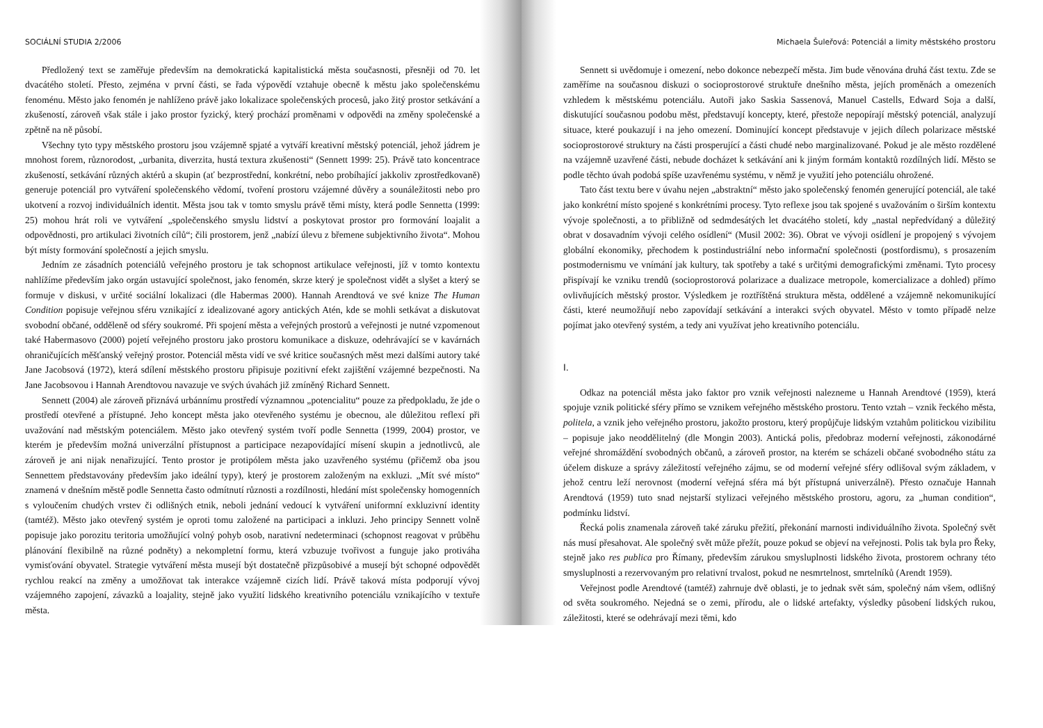SOCIÁLNÍ STUDIA 2/2006
Předložený text se zaměřuje především na demokratická kapitalistická města současnosti, přesněji od 70. let dvacátého století. Přesto, zejména v první části, se řada výpovědí vztahuje obecně k městu jako společenskému fenoménu. Město jako fenomén je nahlíženo právě jako lokalizace společenských procesů, jako žitý prostor setkávání a zkušeností, zároveň však stále i jako prostor fyzický, který prochází proměnami v odpovědi na změny společenské a zpětně na ně působí.
Všechny tyto typy městského prostoru jsou vzájemně spjaté a vytváří kreativní městský potenciál, jehož jádrem je mnohost forem, různorodost, „urbanita, diverzita, hustá textura zkušenosti“ (Sennett 1999: 25). Právě tato koncentrace zkušeností, setkávání různých aktérů a skupin (ať bezprostřední, konkrétní, nebo probíhající jakkoliv zprostředkovaně) generuje potenciál pro vytváření společenského vědomí, tvoření prostoru vzájemné důvěry a sounáležitosti nebo pro ukotvení a rozvoj individuálních identit. Města jsou tak v tomto smyslu právě těmi místy, která podle Sennetta (1999: 25) mohou hrát roli ve vytváření „společenského smyslu lidství a poskytovat prostor pro formování loajalit a odpovědnosti, pro artikulaci životních cílů“; čili prostorem, jenž „nabízí úlevu z břemene subjektivního života“. Mohou být místy formování společností a jejich smyslu.
Jedním ze zásadních potenciálů veřejného prostoru je tak schopnost artikulace veřejnosti, jíž v tomto kontextu nahlížíme především jako orgán ustavující společnost, jako fenomén, skrze který je společnost vidět a slyšet a který se formuje v diskusi, v určité sociální lokalizaci (dle Habermas 2000). Hannah Arendtová ve své knize The Human Condition popisuje veřejnou sféru vznikající z idealizované agory antických Atén, kde se mohli setkávat a diskutovat svobodní občané, odděleně od sféry soukromé. Při spojení města a veřejných prostorů a veřejnosti je nutné vzpomenout také Habermasovo (2000) pojetí veřejného prostoru jako prostoru komunikace a diskuze, odehrávající se v kavárnách ohraničujících měšťanský veřejný prostor. Potenciál města vidí ve své kritice současných měst mezi dalšími autory také Jane Jacobsová (1972), která sdílení městského prostoru připisuje pozitivní efekt zajištění vzájemné bezpečnosti. Na Jane Jacobsovou i Hannah Arendtovou navazuje ve svých úvahách již zmíněný Richard Sennett.
Sennett (2004) ale zároveň přiznává urbánnímu prostředí významnou „potencialitu“ pouze za předpokladu, že jde o prostředí otevřené a přístupné. Jeho koncept města jako otevřeného systému je obecnou, ale důležitou reflexí při uvažování nad městským potenciálem. Město jako otevřený systém tvoří podle Sennetta (1999, 2004) prostor, ve kterém je především možná univerzální přístupnost a participace nezapovídající mísení skupin a jednotlivců, ale zároveň je ani nijak nenařizující. Tento prostor je protipólem města jako uzavřeného systému (přičemž oba jsou Sennettem představovány především jako ideální typy), který je prostorem založeným na exkluzi. „Mít své místo“ znamená v dnešním městě podle Sennetta často odmítnutí různosti a rozdílnosti, hledání míst společensky homogenních s vyloučením chudých vrstev či odlišných etnik, neboli jednání vedoucí k vytváření uniformní exkluzivní identity (tamtéž). Město jako otevřený systém je oproti tomu založené na participaci a inkluzi. Jeho principy Sennett volně popisuje jako porozitu teritoria umožňující volný pohyb osob, narativní nedeterminaci (schopnost reagovat v průběhu plánování flexibilně na různé podněty) a nekompletní formu, která vzbuzuje tvořivost a funguje jako protiváha vymisťování obyvatel. Strategie vytváření města musejí být dostatečně přizpůsobivé a musejí být schopné odpovědět rychlou reakcí na změny a umožňovat tak interakce vzájemně cizích lidí. Právě taková místa podporují vývoj vzájemného zapojení, závazků a loajality, stejně jako využití lidského kreativního potenciálu vznikajícího v textuře města.
Michaela Šuleřová: Potenciál a limity městského prostoru
Sennett si uvědomuje i omezení, nebo dokonce nebezpečí města. Jim bude věnována druhá část textu. Zde se zaměříme na současnou diskuzi o socioprostorové struktuře dnešního města, jejích proměnách a omezeních vzhledem k městskému potenciálu. Autoři jako Saskia Sassenová, Manuel Castells, Edward Soja a další, diskutující současnou podobu měst, představují koncepty, které, přestože nepopírají městský potenciál, analyzují situace, které poukazují i na jeho omezení. Dominující koncept představuje v jejich dílech polarizace městské socioprostorové struktury na části prosperující a části chudé nebo marginalizované. Pokud je ale město rozdělené na vzájemně uzavřené části, nebude docházet k setkávání ani k jiným formám kontaktů rozdílných lidí. Město se podle těchto úvah podobá spíše uzavřenému systému, v němž je využití jeho potenciálu ohrožené.
Tato část textu bere v úvahu nejen „abstraktní“ město jako společenský fenomén generující potenciál, ale také jako konkrétní místo spojené s konkrétními procesy. Tyto reflexe jsou tak spojené s uvažováním o širším kontextu vývoje společnosti, a to přibližně od sedmdesátých let dvacátého století, kdy „nastal nepředvídaný a důležitý obrat v dosavadním vývoji celého osídlení“ (Musil 2002: 36). Obrat ve vývoji osídlení je propojený s vývojem globální ekonomiky, přechodem k postindustriální nebo informační společnosti (postfordismu), s prosazením postmodernismu ve vnímání jak kultury, tak spotřeby a také s určitými demografickými změnami. Tyto procesy přispívají ke vzniku trendů (socioprostorová polarizace a dualizace metropole, komercializace a dohled) přímo ovlivňujících městský prostor. Výsledkem je roztříštěná struktura města, oddělené a vzájemně nekomunikující části, které neumožňují nebo zapovídají setkávání a interakci svých obyvatel. Město v tomto případě nelze pojímat jako otevřený systém, a tedy ani využívat jeho kreativního potenciálu.
I.
Odkaz na potenciál města jako faktor pro vznik veřejnosti nalezneme u Hannah Arendtové (1959), která spojuje vznik politické sféry přímo se vznikem veřejného městského prostoru. Tento vztah – vznik řeckého města, politela, a vznik jeho veřejného prostoru, jakožto prostoru, který propůjčuje lidským vztahům politickou vizibilitu – popisuje jako neoddělitelný (dle Mongin 2003). Antická polis, předobraz moderní veřejnosti, zákonodárné veřejné shromáždění svobodných občanů, a zároveň prostor, na kterém se scházeli občané svobodného státu za účelem diskuze a správy záležitostí veřejného zájmu, se od moderní veřejné sféry odlišoval svým základem, v jehož centru leží nerovnost (moderní veřejná sféra má být přístupná univerzálně). Přesto označuje Hannah Arendtová (1959) tuto snad nejstarší stylizaci veřejného městského prostoru, agoru, za „human condition“, podmínku lidství.
Řecká polis znamenala zároveň také záruku přežití, překonání marnosti individuálního života. Společný svět nás musí přesahovat. Ale společný svět může přežít, pouze pokud se objeví na veřejnosti. Polis tak byla pro Řeky, stejně jako res publica pro Římany, především zárukou smysluplnosti lidského života, prostorem ochrany této smysluplnosti a rezervovaným pro relativní trvalost, pokud ne nesmrtelnost, smrtelníků (Arendt 1959).
Veřejnost podle Arendtové (tamtéž) zahrnuje dvě oblasti, je to jednak svět sám, společný nám všem, odlišný od světa soukromého. Nejedná se o zemi, přírodu, ale o lidské artefakty, výsledky působení lidských rukou, záležitosti, které se odehrávají mezi těmi, kdo